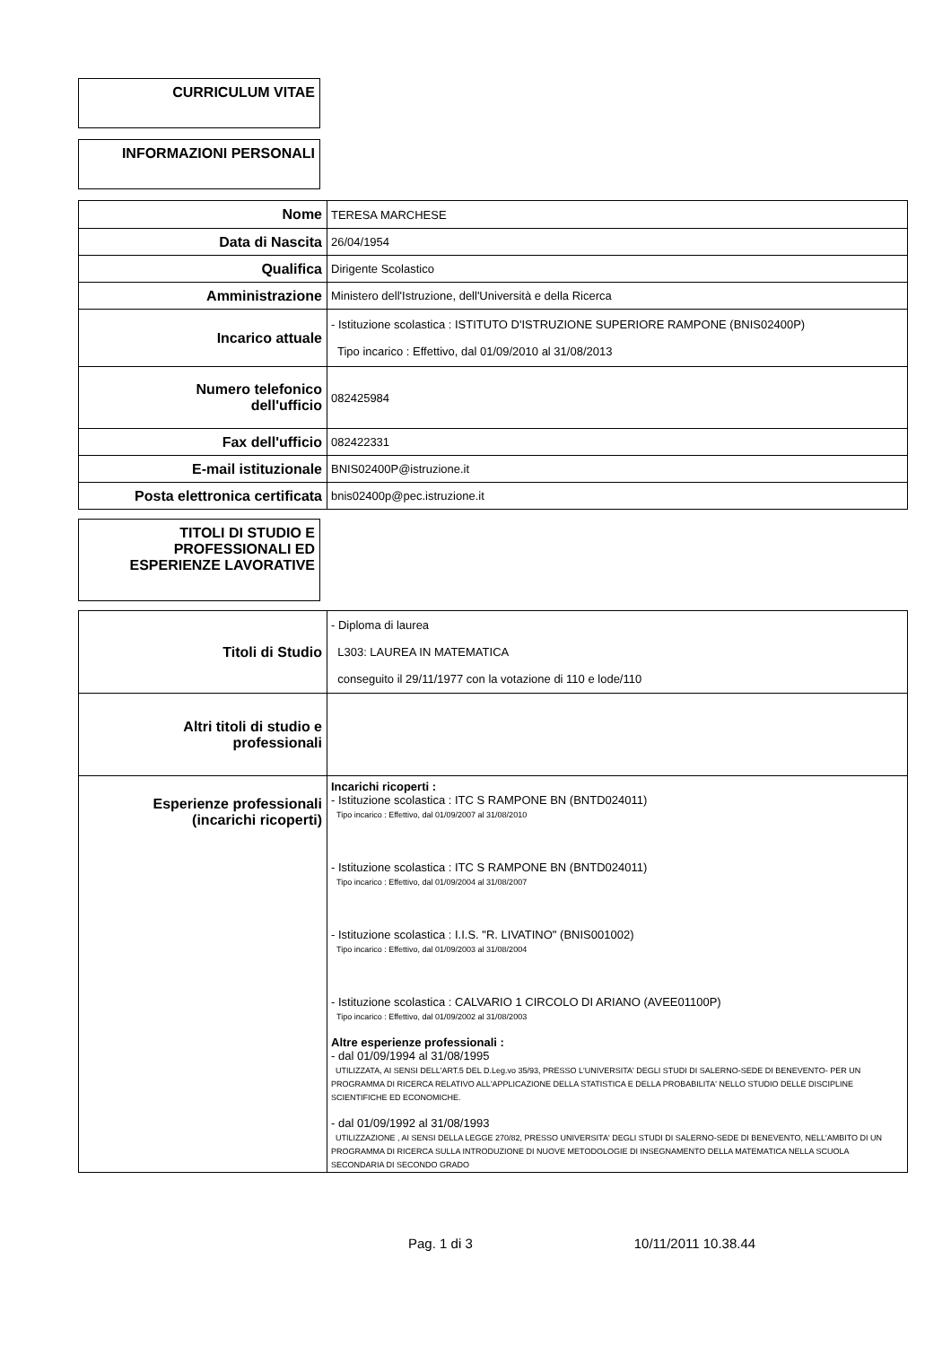CURRICULUM VITAE
INFORMAZIONI PERSONALI
| Nome | TERESA MARCHESE |
| Data di Nascita | 26/04/1954 |
| Qualifica | Dirigente Scolastico |
| Amministrazione | Ministero dell'Istruzione, dell'Università e della Ricerca |
| Incarico attuale | - Istituzione scolastica : ISTITUTO D'ISTRUZIONE SUPERIORE RAMPONE (BNIS02400P) Tipo incarico : Effettivo, dal 01/09/2010 al 31/08/2013 |
| Numero telefonico dell'ufficio | 082425984 |
| Fax dell'ufficio | 082422331 |
| E-mail istituzionale | BNIS02400P@istruzione.it |
| Posta elettronica certificata | bnis02400p@pec.istruzione.it |
TITOLI DI STUDIO E PROFESSIONALI ED ESPERIENZE LAVORATIVE
| Titoli di Studio | - Diploma di laurea L303: LAUREA IN MATEMATICA conseguito il 29/11/1977 con la votazione di 110 e lode/110 |
| Altri titoli di studio e professionali | |
| Esperienze professionali (incarichi ricoperti) | Incarichi ricoperti : - Istituzione scolastica : ITC S RAMPONE BN (BNTD024011) Tipo incarico : Effettivo, dal 01/09/2007 al 31/08/2010 - Istituzione scolastica : ITC S RAMPONE BN (BNTD024011) Tipo incarico : Effettivo, dal 01/09/2004 al 31/08/2007 - Istituzione scolastica : I.I.S. "R. LIVATINO" (BNIS001002) Tipo incarico : Effettivo, dal 01/09/2003 al 31/08/2004 - Istituzione scolastica : CALVARIO 1 CIRCOLO DI ARIANO (AVEE01100P) Tipo incarico : Effettivo, dal 01/09/2002 al 31/08/2003 Altre esperienze professionali : - dal 01/09/1994 al 31/08/1995 UTILIZZATA, AI SENSI DELL'ART.5 DEL D.Leg.vo 35/93, PRESSO L'UNIVERSITA' DEGLI STUDI DI SALERNO-SEDE DI BENEVENTO- PER UN PROGRAMMA DI RICERCA RELATIVO ALL'APPLICAZIONE DELLA STATISTICA E DELLA PROBABILITA' NELLO STUDIO DELLE DISCIPLINE SCIENTIFICHE ED ECONOMICHE. - dal 01/09/1992 al 31/08/1993 UTILIZZAZIONE , AI SENSI DELLA LEGGE 270/82, PRESSO UNIVERSITA' DEGLI STUDI DI SALERNO-SEDE DI BENEVENTO, NELL'AMBITO DI UN PROGRAMMA DI RICERCA SULLA INTRODUZIONE DI NUOVE METODOLOGIE DI INSEGNAMENTO DELLA MATEMATICA NELLA SCUOLA SECONDARIA DI SECONDO GRADO |
Pag. 1 di 3 10/11/2011 10.38.44